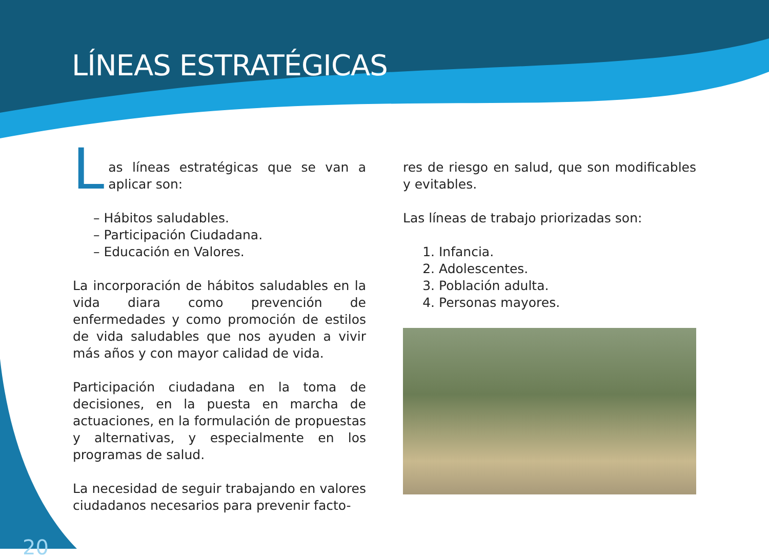LÍNEAS ESTRATÉGICAS
Las líneas estratégicas que se van a aplicar son:
– Hábitos saludables.
– Participación Ciudadana.
– Educación en Valores.
La incorporación de hábitos saludables en la vida diara como prevención de enfermedades y como promoción de estilos de vida saludables que nos ayuden a vivir más años y con mayor calidad de vida.
Participación ciudadana en la toma de decisiones, en la puesta en marcha de actuaciones, en la formulación de propuestas y alternativas, y especialmente en los programas de salud.
La necesidad de seguir trabajando en valores ciudadanos necesarios para prevenir facto-
res de riesgo en salud, que son modificables y evitables.
Las líneas de trabajo priorizadas son:
1. Infancia.
2. Adolescentes.
3. Población adulta.
4. Personas mayores.
20